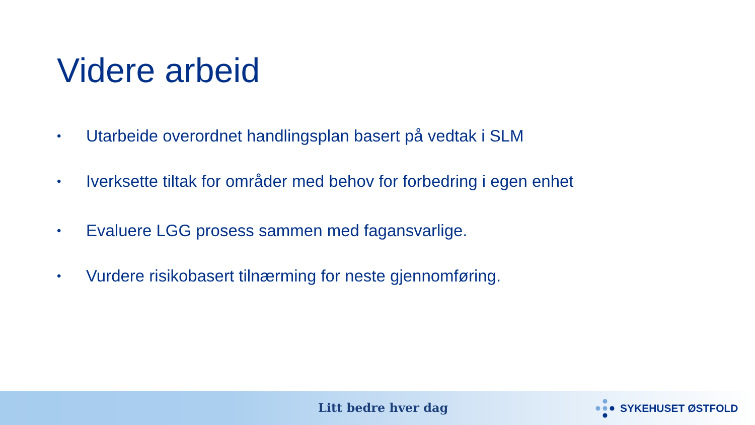Videre arbeid
• Utarbeide overordnet handlingsplan basert på vedtak i SLM
• Iverksette tiltak for områder med behov for forbedring i egen enhet
• Evaluere LGG prosess sammen med fagansvarlige.
• Vurdere risikobasert tilnærming for neste gjennomføring.
Litt bedre hver dag SYKEHUSET ØSTFOLD